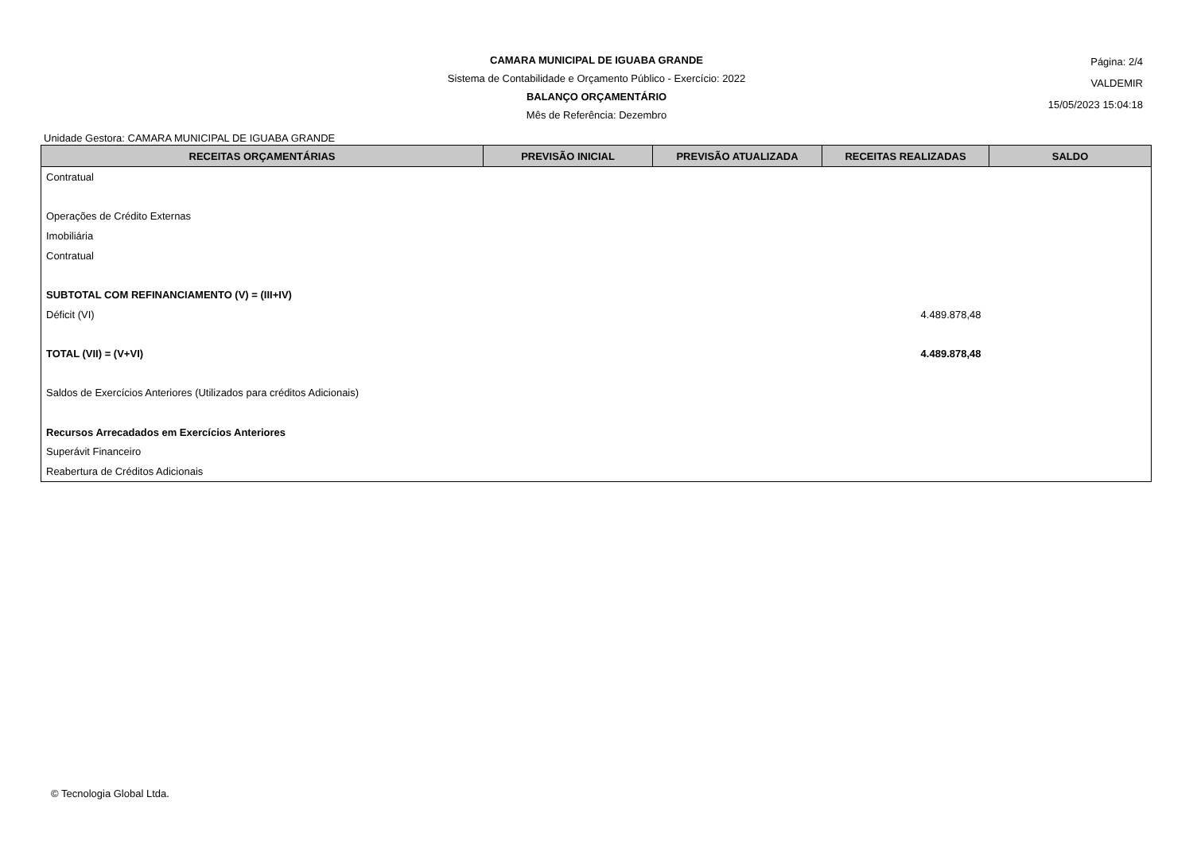CAMARA MUNICIPAL DE IGUABA GRANDE
Sistema de Contabilidade e Orçamento Público - Exercício: 2022
BALANÇO ORÇAMENTÁRIO
Mês de Referência: Dezembro
Página: 2/4
VALDEMIR
15/05/2023 15:04:18
Unidade Gestora: CAMARA MUNICIPAL DE IGUABA GRANDE
| RECEITAS ORÇAMENTÁRIAS | PREVISÃO INICIAL | PREVISÃO ATUALIZADA | RECEITAS REALIZADAS | SALDO |
| --- | --- | --- | --- | --- |
| Contratual | | | | |
| Operações de Crédito Externas | | | | |
| Imobiliária | | | | |
| Contratual | | | | |
| SUBTOTAL COM REFINANCIAMENTO (V) = (III+IV) | | | | |
| Déficit (VI) | | | 4.489.878,48 | |
| TOTAL (VII) = (V+VI) | | | 4.489.878,48 | |
| Saldos de Exercícios Anteriores (Utilizados para créditos Adicionais) | | | | |
| Recursos Arrecadados em Exercícios Anteriores | | | | |
| Superávit Financeiro | | | | |
| Reabertura de Créditos Adicionais | | | | |
© Tecnologia Global Ltda.